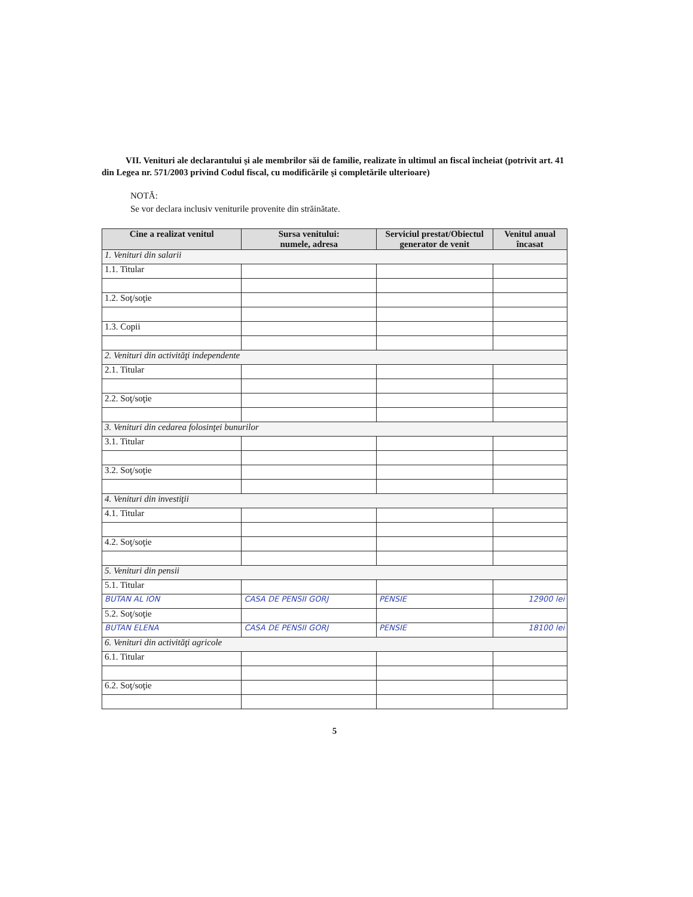VII. Venituri ale declarantului şi ale membrilor săi de familie, realizate în ultimul an fiscal încheiat (potrivit art. 41 din Legea nr. 571/2003 privind Codul fiscal, cu modificările şi completările ulterioare)
NOTĂ:
Se vor declara inclusiv veniturile provenite din străinătate.
| Cine a realizat venitul | Sursa venitului: numele, adresa | Serviciul prestat/Obiectul generator de venit | Venitul anual încasat |
| --- | --- | --- | --- |
| 1. Venituri din salarii | | | |
| 1.1. Titular | | | |
| 1.2. Soţ/soţie | | | |
| 1.3. Copii | | | |
| 2. Venituri din activităţi independente | | | |
| 2.1. Titular | | | |
| 2.2. Soţ/soţie | | | |
| 3. Venituri din cedarea folosinţei bunurilor | | | |
| 3.1. Titular | | | |
| 3.2. Soţ/soţie | | | |
| 4. Venituri din investiţii | | | |
| 4.1. Titular | | | |
| 4.2. Soţ/soţie | | | |
| 5. Venituri din pensii | | | |
| 5.1. Titular | | | |
| BUTAN AL ION | CASA DE PENSII GORJ | PENSIE | 12900 lei |
| 5.2. Soţ/soţie | | | |
| BUTAN ELENA | CASA DE PENSII GORJ | PENSIE | 18100 lei |
| 6. Venituri din activităţi agricole | | | |
| 6.1. Titular | | | |
| 6.2. Soţ/soţie | | | |
5